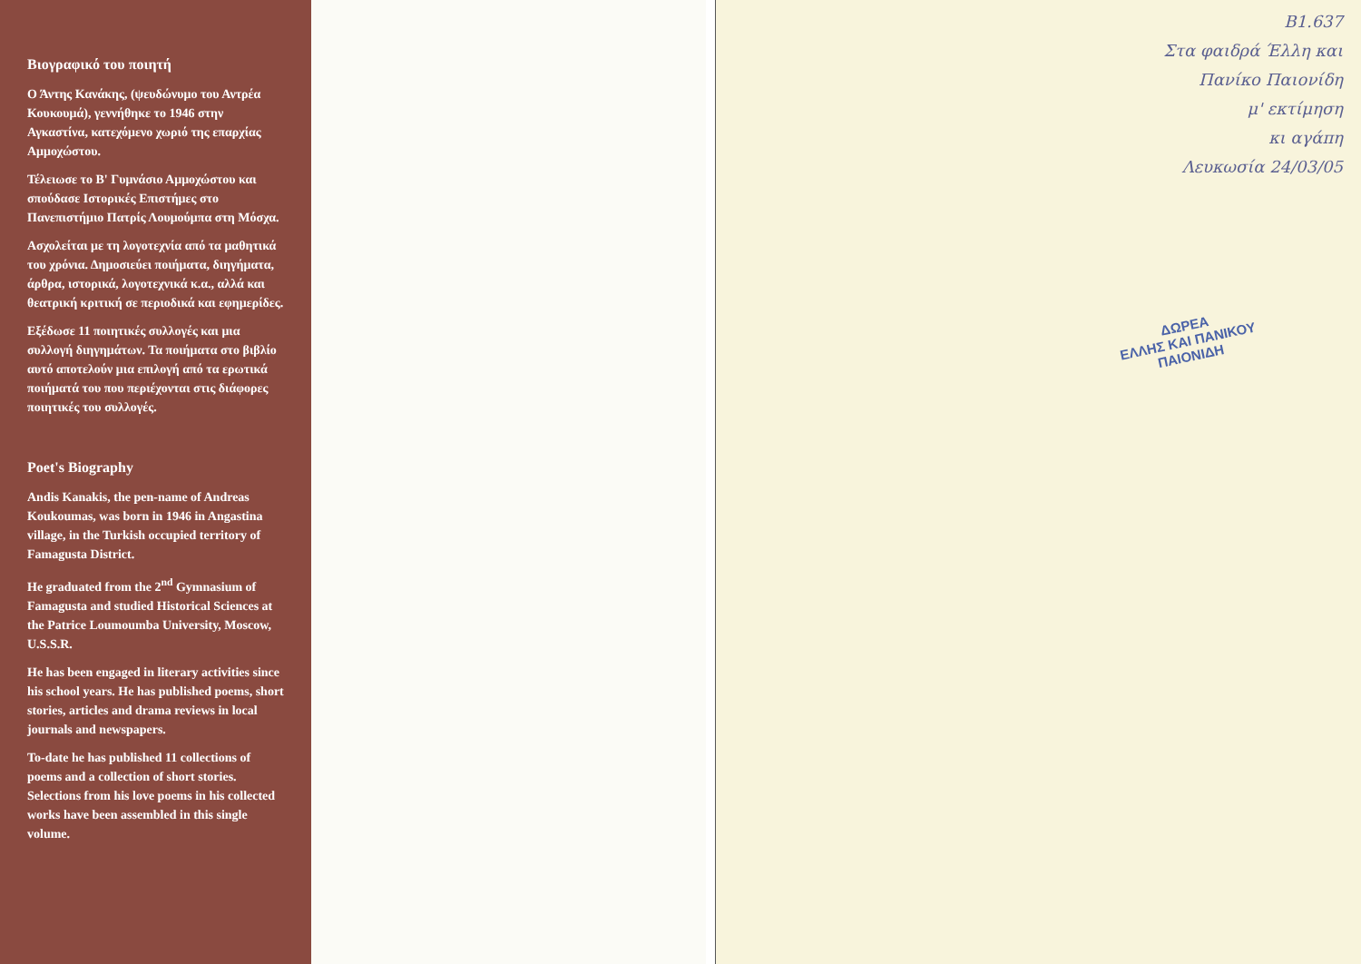Βιογραφικό του ποιητή
Ο Άντης Κανάκης, (ψευδώνυμο του Αντρέα Κουκουμά), γεννήθηκε το 1946 στην Αγκαστίνα, κατεχόμενο χωριό της επαρχίας Αμμοχώστου.
Τέλειωσε το Β' Γυμνάσιο Αμμοχώστου και σπούδασε Ιστορικές Επιστήμες στο Πανεπιστήμιο Πατρίς Λουμούμπα στη Μόσχα.
Ασχολείται με τη λογοτεχνία από τα μαθητικά του χρόνια. Δημοσιεύει ποιήματα, διηγήματα, άρθρα, ιστορικά, λογοτεχνικά κ.α., αλλά και θεατρική κριτική σε περιοδικά και εφημερίδες.
Εξέδωσε 11 ποιητικές συλλογές και μια συλλογή διηγημάτων. Τα ποιήματα στο βιβλίο αυτό αποτελούν μια επιλογή από τα ερωτικά ποιήματά του που περιέχονται στις διάφορες ποιητικές του συλλογές.
Poet's Biography
Andis Kanakis, the pen-name of Andreas Koukoumas, was born in 1946 in Angastina village, in the Turkish occupied territory of Famagusta District.
He graduated from the 2<sup>nd</sup> Gymnasium of Famagusta and studied Historical Sciences at the Patrice Loumoumba University, Moscow, U.S.S.R.
He has been engaged in literary activities since his school years. He has published poems, short stories, articles and drama reviews in local journals and newspapers.
To-date he has published 11 collections of poems and a collection of short stories. Selections from his love poems in his collected works have been assembled in this single volume.
Β1.637
Στα φαιδρά Έλλη και
Πανίκο Παιονίδη
μ' εκτίμηση
κι αγάπη
Λευκωσία 24/03/05
ΔΩΡΕΑ
ΕΛΛΗΣ ΚΑΙ ΠΑΝΙΚΟΥ
ΠΑΙΟΝΙΔΗ